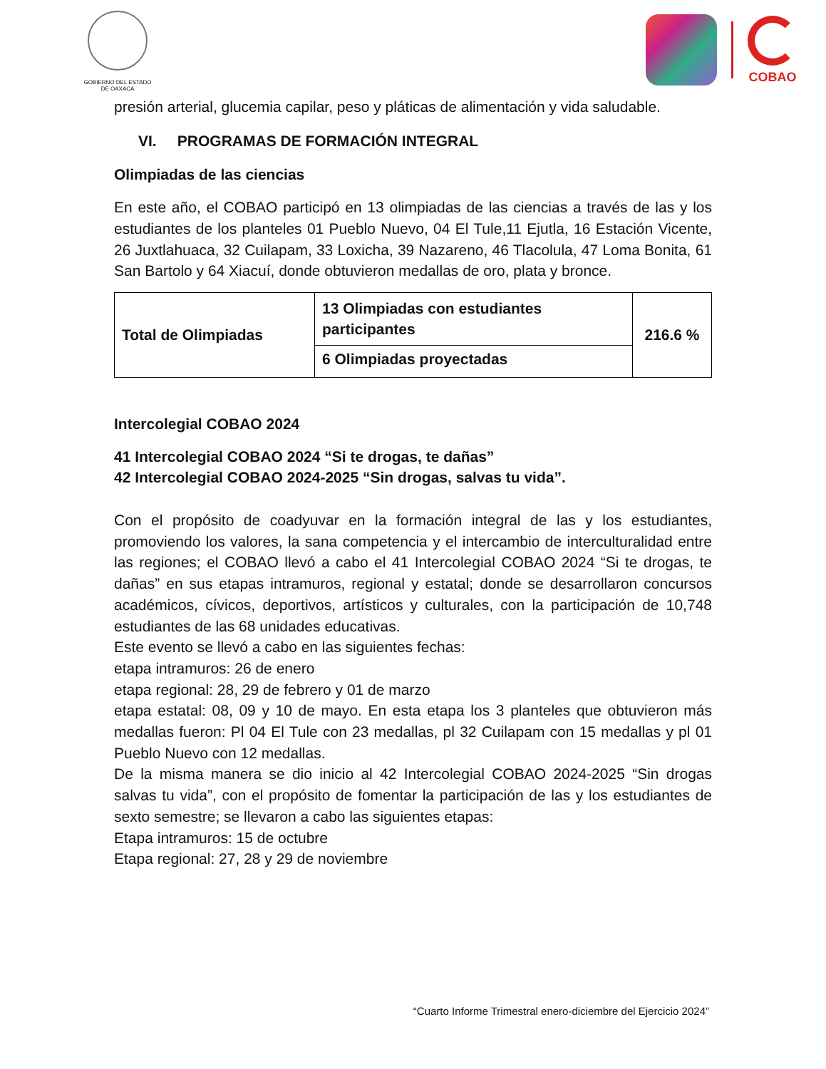GOBIERNO DEL ESTADO
DE OAXACA
COBAO
presión arterial, glucemia capilar, peso y pláticas de alimentación y vida saludable.
VI. PROGRAMAS DE FORMACIÓN INTEGRAL
Olimpiadas de las ciencias
En este año, el COBAO participó en 13 olimpiadas de las ciencias a través de las y los estudiantes de los planteles 01 Pueblo Nuevo, 04 El Tule,11 Ejutla, 16 Estación Vicente, 26 Juxtlahuaca, 32 Cuilapam, 33 Loxicha, 39 Nazareno, 46 Tlacolula, 47 Loma Bonita, 61 San Bartolo y 64 Xiacuí, donde obtuvieron medallas de oro, plata y bronce.
| Total de Olimpiadas | 13 Olimpiadas con estudiantes participantes | 216.6 % |
| | 6 Olimpiadas proyectadas | |
Intercolegial COBAO 2024
41 Intercolegial COBAO 2024 “Si te drogas, te dañas”
42 Intercolegial COBAO 2024-2025 “Sin drogas, salvas tu vida”.
Con el propósito de coadyuvar en la formación integral de las y los estudiantes, promoviendo los valores, la sana competencia y el intercambio de interculturalidad entre las regiones; el COBAO llevó a cabo el 41 Intercolegial COBAO 2024 “Si te drogas, te dañas” en sus etapas intramuros, regional y estatal; donde se desarrollaron concursos académicos, cívicos, deportivos, artísticos y culturales, con la participación de 10,748 estudiantes de las 68 unidades educativas.
Este evento se llevó a cabo en las siguientes fechas:
etapa intramuros: 26 de enero
etapa regional: 28, 29 de febrero y 01 de marzo
etapa estatal: 08, 09 y 10 de mayo. En esta etapa los 3 planteles que obtuvieron más medallas fueron: Pl 04 El Tule con 23 medallas, pl 32 Cuilapam con 15 medallas y pl 01 Pueblo Nuevo con 12 medallas.
De la misma manera se dio inicio al 42 Intercolegial COBAO 2024-2025 “Sin drogas salvas tu vida”, con el propósito de fomentar la participación de las y los estudiantes de sexto semestre; se llevaron a cabo las siguientes etapas:
Etapa intramuros: 15 de octubre
Etapa regional: 27, 28 y 29 de noviembre
“Cuarto Informe Trimestral enero-diciembre del Ejercicio 2024”